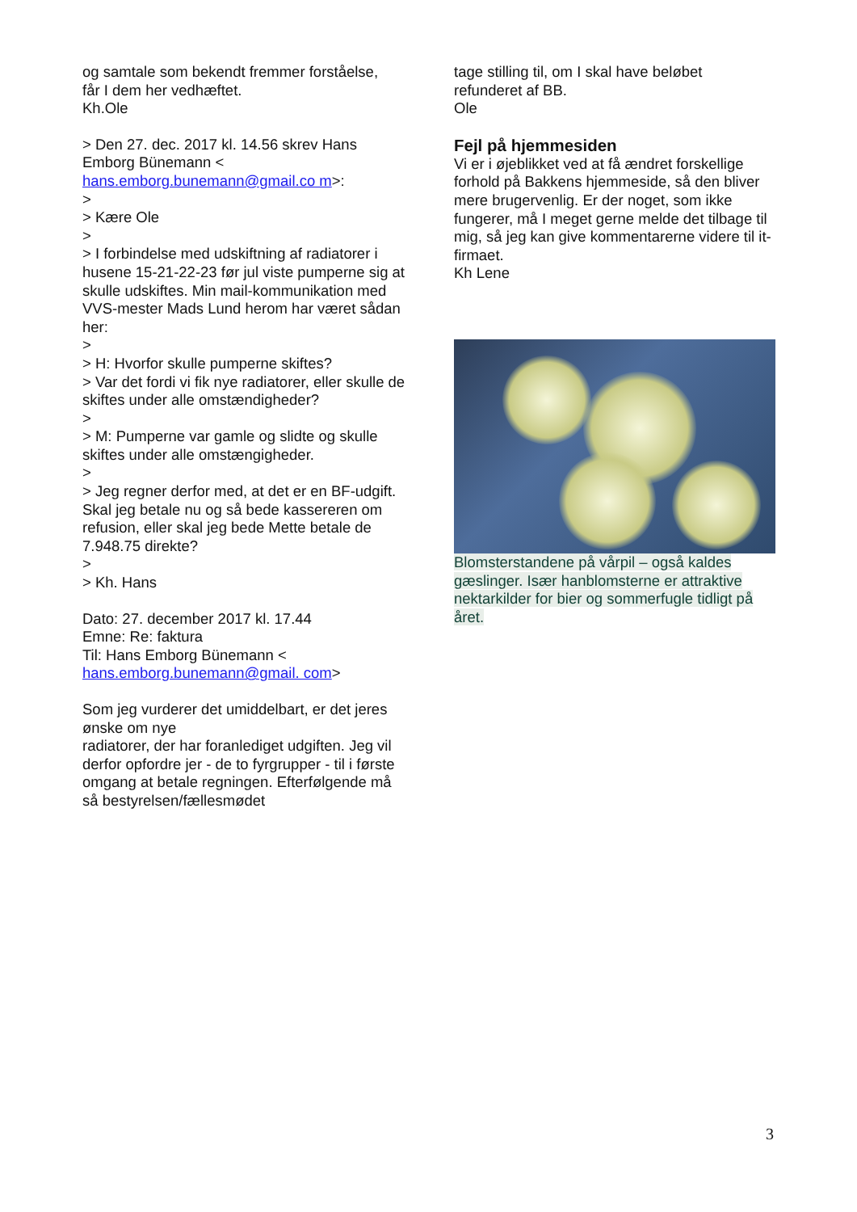og samtale som bekendt fremmer forståelse,
får I dem her vedhæftet.
Kh.Ole
> Den 27. dec. 2017 kl. 14.56 skrev Hans Emborg Bünemann <
hans.emborg.bunemann@gmail.co m>:
>
> Kære Ole
>
> I forbindelse med udskiftning af radiatorer i husene 15-21-22-23 før jul viste pumperne sig at skulle udskiftes. Min mail-kommunikation med VVS-mester Mads Lund herom har været sådan her:
>
> H: Hvorfor skulle pumperne skiftes?
> Var det fordi vi fik nye radiatorer, eller skulle de skiftes under alle omstændigheder?
>
> M: Pumperne var gamle og slidte og skulle skiftes under alle omstængigheder.
>
> Jeg regner derfor med, at det er en BF-udgift. Skal jeg betale nu og så bede kassereren om refusion, eller skal jeg bede Mette betale de 7.948.75 direkte?
>
> Kh. Hans
Dato: 27. december 2017 kl. 17.44
Emne: Re: faktura
Til: Hans Emborg Bünemann <
hans.emborg.bunemann@gmail. com>
Som jeg vurderer det umiddelbart, er det jeres ønske om nye
radiatorer, der har foranlediget udgiften. Jeg vil derfor opfordre jer - de to fyrgrupper - til i første omgang at betale regningen. Efterfølgende må så bestyrelsen/fællesmødet
tage stilling til, om I skal have beløbet
refunderet af BB.
Ole
Fejl på hjemmesiden
Vi er i øjeblikket ved at få ændret forskellige forhold på Bakkens hjemmeside, så den bliver mere brugervenlig. Er der noget, som ikke fungerer, må I meget gerne melde det tilbage til mig, så jeg kan give kommentarerne videre til it-firmaet.
Kh Lene
Blomsterstandene på vårpil – også kaldes gæslinger. Især hanblomsterne er attraktive nektarkilder for bier og sommerfugle tidligt på året.
3